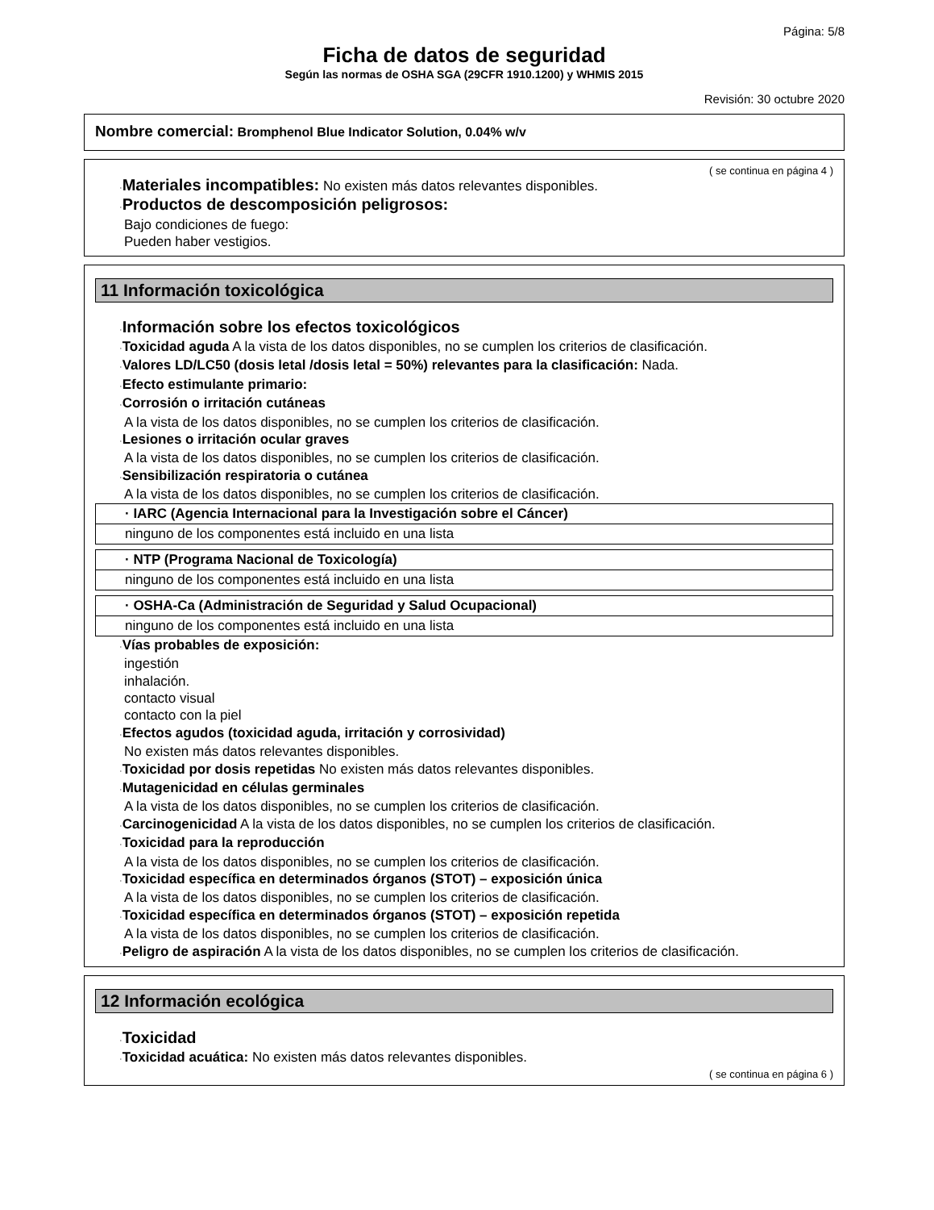Página: 5/8
Ficha de datos de seguridad
Según las normas de OSHA SGA (29CFR 1910.1200) y WHMIS 2015
Revisión: 30 octubre 2020
Nombre comercial: Bromphenol Blue Indicator Solution, 0.04% w/v
( se continua en página 4 )
·Materiales incompatibles: No existen más datos relevantes disponibles.
·Productos de descomposición peligrosos:
Bajo condiciones de fuego:
Pueden haber vestigios.
11 Información toxicológica
·Información sobre los efectos toxicológicos
·Toxicidad aguda A la vista de los datos disponibles, no se cumplen los criterios de clasificación.
·Valores LD/LC50 (dosis letal /dosis letal = 50%) relevantes para la clasificación: Nada.
·Efecto estimulante primario:
·Corrosión o irritación cutáneas
A la vista de los datos disponibles, no se cumplen los criterios de clasificación.
·Lesiones o irritación ocular graves
A la vista de los datos disponibles, no se cumplen los criterios de clasificación.
·Sensibilización respiratoria o cutánea
A la vista de los datos disponibles, no se cumplen los criterios de clasificación.
| · IARC (Agencia Internacional para la Investigación sobre el Cáncer) |
| ninguno de los componentes está incluido en una lista |
| · NTP (Programa Nacional de Toxicología) |
| ninguno de los componentes está incluido en una lista |
| · OSHA-Ca (Administración de Seguridad y Salud Ocupacional) |
| ninguno de los componentes está incluido en una lista |
·Vías probables de exposición:
ingestión
inhalación.
contacto visual
contacto con la piel
·Efectos agudos (toxicidad aguda, irritación y corrosividad)
No existen más datos relevantes disponibles.
·Toxicidad por dosis repetidas No existen más datos relevantes disponibles.
·Mutagenicidad en células germinales
A la vista de los datos disponibles, no se cumplen los criterios de clasificación.
·Carcinogenicidad A la vista de los datos disponibles, no se cumplen los criterios de clasificación.
·Toxicidad para la reproducción
A la vista de los datos disponibles, no se cumplen los criterios de clasificación.
·Toxicidad específica en determinados órganos (STOT) – exposición única
A la vista de los datos disponibles, no se cumplen los criterios de clasificación.
·Toxicidad específica en determinados órganos (STOT) – exposición repetida
A la vista de los datos disponibles, no se cumplen los criterios de clasificación.
·Peligro de aspiración A la vista de los datos disponibles, no se cumplen los criterios de clasificación.
12 Información ecológica
·Toxicidad
·Toxicidad acuática: No existen más datos relevantes disponibles.
( se continua en página 6 )